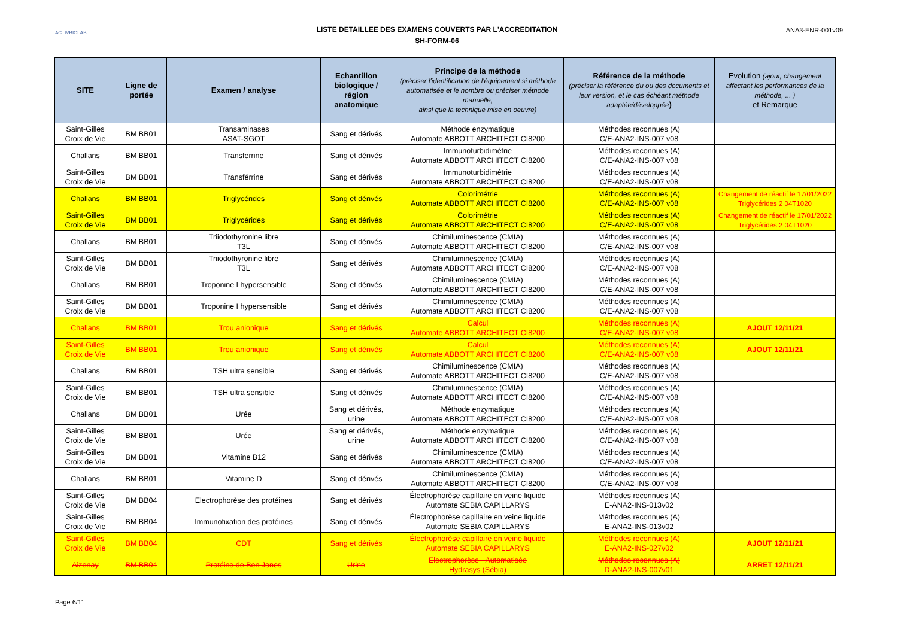ACTIVBIOLAB
LISTE DETAILLEE DES EXAMENS COUVERTS PAR L'ACCREDITATION
SH-FORM-06
ANA3-ENR-001v09
| SITE | Ligne de portée | Examen / analyse | Echantillon biologique / région anatomique | Principe de la méthode (préciser l'identification de l'équipement si méthode automatisée et le nombre ou préciser méthode manuelle, ainsi que la technique mise en oeuvre) | Référence de la méthode (préciser la référence du ou des documents et leur version, et le cas échéant méthode adaptée/développée ) | Evolution (ajout, changement affectant les performances de la méthode, ... ) et Remarque |
| --- | --- | --- | --- | --- | --- | --- |
| Saint-Gilles Croix de Vie | BM BB01 | Transaminases ASAT-SGOT | Sang et dérivés | Méthode enzymatique Automate ABBOTT ARCHITECT CI8200 | Méthodes reconnues (A) C/E-ANA2-INS-007 v08 | |
| Challans | BM BB01 | Transferrine | Sang et dérivés | Immunoturbidimétrie Automate ABBOTT ARCHITECT CI8200 | Méthodes reconnues (A) C/E-ANA2-INS-007 v08 | |
| Saint-Gilles Croix de Vie | BM BB01 | Transférrine | Sang et dérivés | Immunoturbidimétrie Automate ABBOTT ARCHITECT CI8200 | Méthodes reconnues (A) C/E-ANA2-INS-007 v08 | |
| Challans | BM BB01 | Triglycérides | Sang et dérivés | Colorimétrie Automate ABBOTT ARCHITECT CI8200 | Méthodes reconnues (A) C/E-ANA2-INS-007 v08 | Changement de réactif le 17/01/2022 Triglycérides 2 04T1020 |
| Saint-Gilles Croix de Vie | BM BB01 | Triglycérides | Sang et dérivés | Colorimétrie Automate ABBOTT ARCHITECT CI8200 | Méthodes reconnues (A) C/E-ANA2-INS-007 v08 | Changement de réactif le 17/01/2022 Triglycérides 2 04T1020 |
| Challans | BM BB01 | Triiodothyronine libre T3L | Sang et dérivés | Chimiluminescence (CMIA) Automate ABBOTT ARCHITECT CI8200 | Méthodes reconnues (A) C/E-ANA2-INS-007 v08 | |
| Saint-Gilles Croix de Vie | BM BB01 | Triiodothyronine libre T3L | Sang et dérivés | Chimiluminescence (CMIA) Automate ABBOTT ARCHITECT CI8200 | Méthodes reconnues (A) C/E-ANA2-INS-007 v08 | |
| Challans | BM BB01 | Troponine I hypersensible | Sang et dérivés | Chimiluminescence (CMIA) Automate ABBOTT ARCHITECT CI8200 | Méthodes reconnues (A) C/E-ANA2-INS-007 v08 | |
| Saint-Gilles Croix de Vie | BM BB01 | Troponine I hypersensible | Sang et dérivés | Chimiluminescence (CMIA) Automate ABBOTT ARCHITECT CI8200 | Méthodes reconnues (A) C/E-ANA2-INS-007 v08 | |
| Challans | BM BB01 | Trou anionique | Sang et dérivés | Calcul Automate ABBOTT ARCHITECT CI8200 | Méthodes reconnues (A) C/E-ANA2-INS-007 v08 | AJOUT 12/11/21 |
| Saint-Gilles Croix de Vie | BM BB01 | Trou anionique | Sang et dérivés | Calcul Automate ABBOTT ARCHITECT CI8200 | Méthodes reconnues (A) C/E-ANA2-INS-007 v08 | AJOUT 12/11/21 |
| Challans | BM BB01 | TSH ultra sensible | Sang et dérivés | Chimiluminescence (CMIA) Automate ABBOTT ARCHITECT CI8200 | Méthodes reconnues (A) C/E-ANA2-INS-007 v08 | |
| Saint-Gilles Croix de Vie | BM BB01 | TSH ultra sensible | Sang et dérivés | Chimiluminescence (CMIA) Automate ABBOTT ARCHITECT CI8200 | Méthodes reconnues (A) C/E-ANA2-INS-007 v08 | |
| Challans | BM BB01 | Urée | Sang et dérivés, urine | Méthode enzymatique Automate ABBOTT ARCHITECT CI8200 | Méthodes reconnues (A) C/E-ANA2-INS-007 v08 | |
| Saint-Gilles Croix de Vie | BM BB01 | Urée | Sang et dérivés, urine | Méthode enzymatique Automate ABBOTT ARCHITECT CI8200 | Méthodes reconnues (A) C/E-ANA2-INS-007 v08 | |
| Saint-Gilles Croix de Vie | BM BB01 | Vitamine B12 | Sang et dérivés | Chimiluminescence (CMIA) Automate ABBOTT ARCHITECT CI8200 | Méthodes reconnues (A) C/E-ANA2-INS-007 v08 | |
| Challans | BM BB01 | Vitamine D | Sang et dérivés | Chimiluminescence (CMIA) Automate ABBOTT ARCHITECT CI8200 | Méthodes reconnues (A) C/E-ANA2-INS-007 v08 | |
| Saint-Gilles Croix de Vie | BM BB04 | Electrophorèse des protéines | Sang et dérivés | Électrophorèse capillaire en veine liquide Automate SEBIA CAPILLARYS | Méthodes reconnues (A) E-ANA2-INS-013v02 | |
| Saint-Gilles Croix de Vie | BM BB04 | Immunofixation des protéines | Sang et dérivés | Électrophorèse capillaire en veine liquide Automate SEBIA CAPILLARYS | Méthodes reconnues (A) E-ANA2-INS-013v02 | |
| Saint-Gilles Croix de Vie | BM BB04 | CDT | Sang et dérivés | Électrophorèse capillaire en veine liquide Automate SEBIA CAPILLARYS | Méthodes reconnues (A) E-ANA2-INS-027v02 | AJOUT 12/11/21 |
| Aizenay | BM BB04 | Protéine de Ben Jones | Urine | Electrophorèse - Automatisée Hydrasys (Sébia) | Méthodes reconnues (A) D-ANA2-INS-007v01 | ARRET 12/11/21 |
Page 6/11